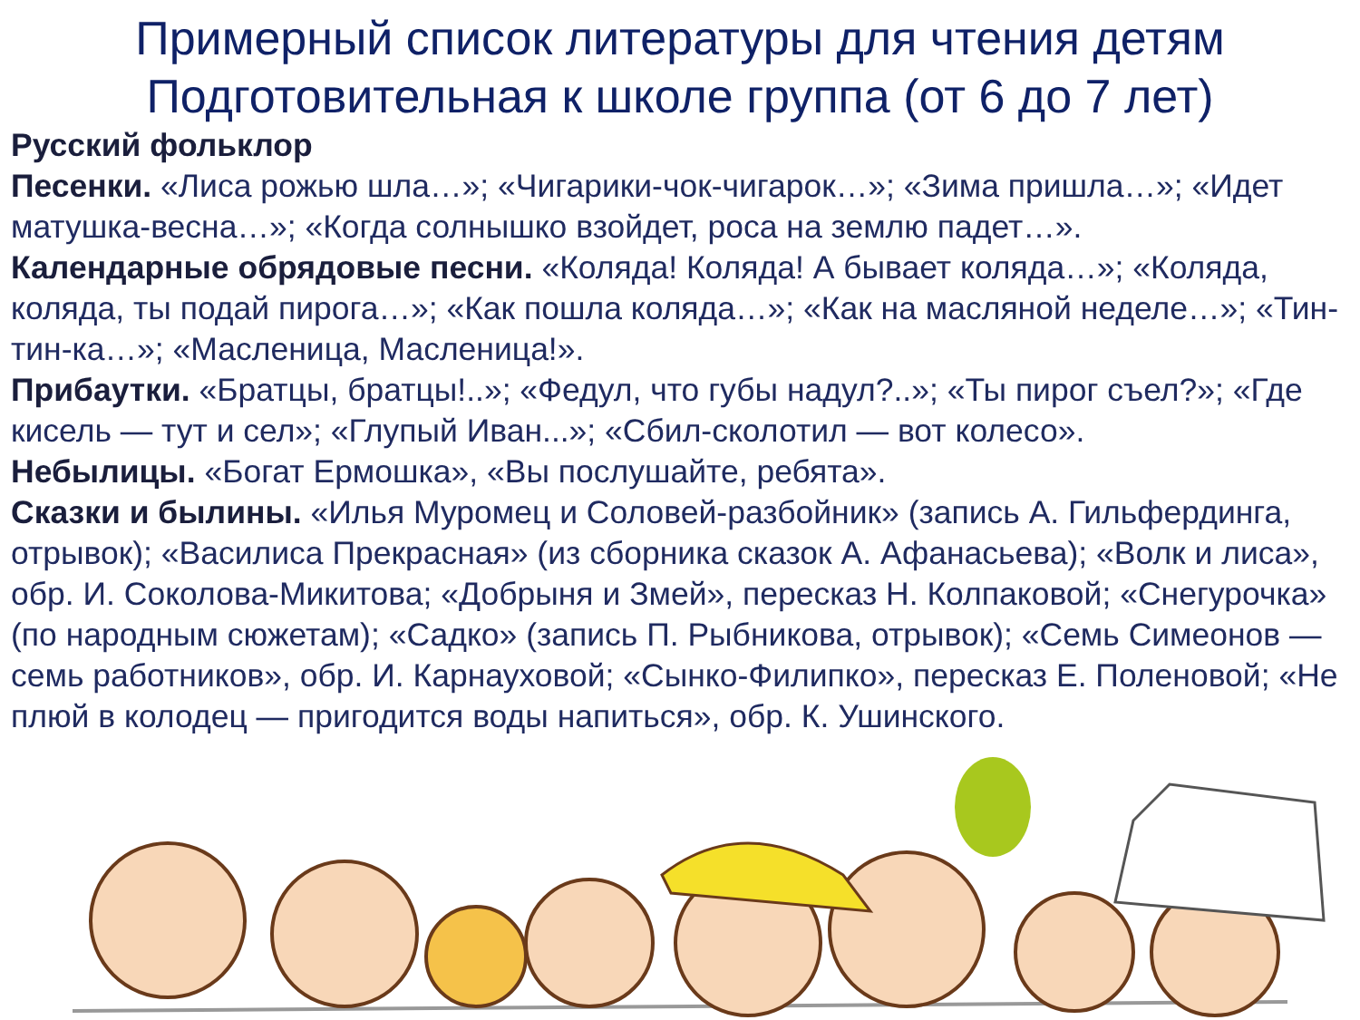Примерный список литературы для чтения детям
Подготовительная к школе группа (от 6 до 7 лет)
Русский фольклор
Песенки. «Лиса рожью шла…»; «Чигарики-чок-чигарок…»; «Зима пришла…»; «Идет матушка-весна…»; «Когда солнышко взойдет, роса на землю падет…».
Календарные обрядовые песни. «Коляда! Коляда! А бывает коляда…»; «Коляда, коляда, ты подай пирога…»; «Как пошла коляда…»; «Как на масляной неделе…»; «Тин-тин-ка…»; «Масленица, Масленица!».
Прибаутки. «Братцы, братцы!..»; «Федул, что губы надул?..»; «Ты пирог съел?»; «Где кисель — тут и сел»; «Глупый Иван...»; «Сбил-сколотил — вот колесо».
Небылицы. «Богат Ермошка», «Вы послушайте, ребята».
Сказки и былины. «Илья Муромец и Соловей-разбойник» (запись А. Гильфердинга, отрывок); «Василиса Прекрасная» (из сборника сказок А. Афанасьева); «Волк и лиса», обр. И. Соколова-Микитова; «Добрыня и Змей», пересказ Н. Колпаковой; «Снегурочка» (по народным сюжетам); «Садко» (запись П. Рыбникова, отрывок); «Семь Симеонов — семь работников», обр. И. Карнауховой; «Сынко-Филипко», пересказ Е. Поленовой; «Не плюй в колодец — пригодится воды напиться», обр. К. Ушинского.